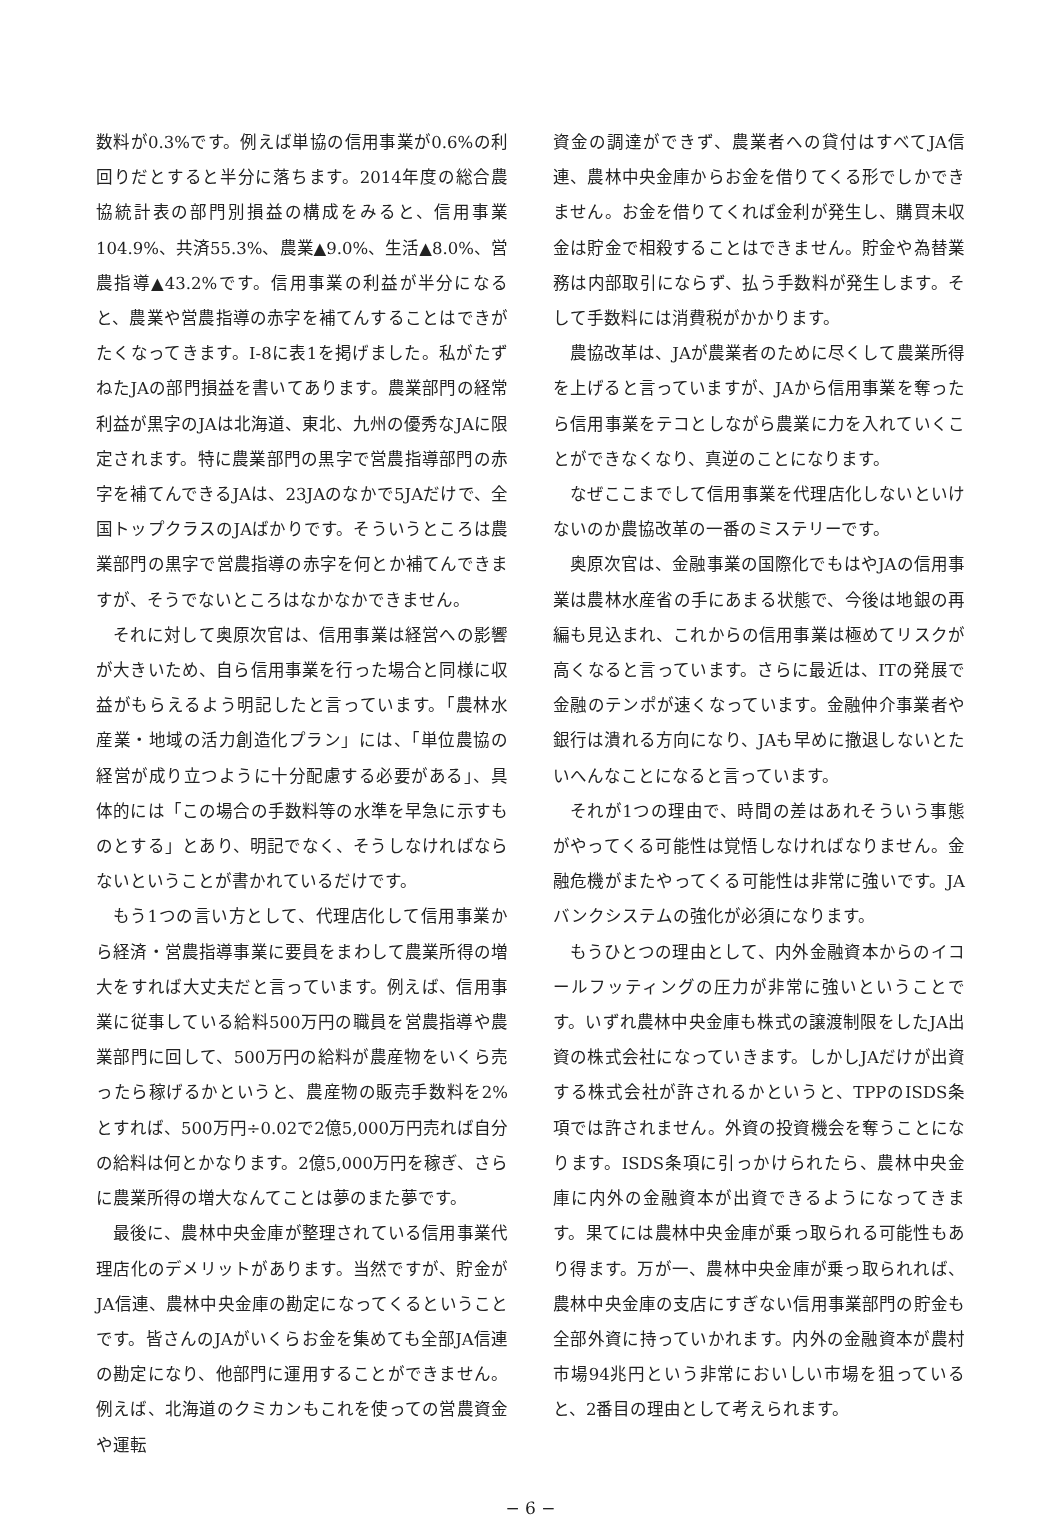数料が0.3%です。例えば単協の信用事業が0.6%の利回りだとすると半分に落ちます。2014年度の総合農協統計表の部門別損益の構成をみると、信用事業104.9%、共済55.3%、農業▲9.0%、生活▲8.0%、営農指導▲43.2%です。信用事業の利益が半分になると、農業や営農指導の赤字を補てんすることはできがたくなってきます。I-8に表1を掲げました。私がたずねたJAの部門損益を書いてあります。農業部門の経常利益が黒字のJAは北海道、東北、九州の優秀なJAに限定されます。特に農業部門の黒字で営農指導部門の赤字を補てんできるJAは、23JAのなかで5JAだけで、全国トップクラスのJAばかりです。そういうところは農業部門の黒字で営農指導の赤字を何とか補てんできますが、そうでないところはなかなかできません。
それに対して奥原次官は、信用事業は経営への影響が大きいため、自ら信用事業を行った場合と同様に収益がもらえるよう明記したと言っています。「農林水産業・地域の活力創造化プラン」には、「単位農協の経営が成り立つように十分配慮する必要がある」、具体的には「この場合の手数料等の水準を早急に示すものとする」とあり、明記でなく、そうしなければならないということが書かれているだけです。
もう1つの言い方として、代理店化して信用事業から経済・営農指導事業に要員をまわして農業所得の増大をすれば大丈夫だと言っています。例えば、信用事業に従事している給料500万円の職員を営農指導や農業部門に回して、500万円の給料が農産物をいくら売ったら稼げるかというと、農産物の販売手数料を2%とすれば、500万円÷0.02で2億5,000万円売れば自分の給料は何とかなります。2億5,000万円を稼ぎ、さらに農業所得の増大なんてことは夢のまた夢です。
最後に、農林中央金庫が整理されている信用事業代理店化のデメリットがあります。当然ですが、貯金がJA信連、農林中央金庫の勘定になってくるということです。皆さんのJAがいくらお金を集めても全部JA信連の勘定になり、他部門に運用することができません。例えば、北海道のクミカンもこれを使っての営農資金や運転
資金の調達ができず、農業者への貸付はすべてJA信連、農林中央金庫からお金を借りてくる形でしかできません。お金を借りてくれば金利が発生し、購買未収金は貯金で相殺することはできません。貯金や為替業務は内部取引にならず、払う手数料が発生します。そして手数料には消費税がかかります。
農協改革は、JAが農業者のために尽くして農業所得を上げると言っていますが、JAから信用事業を奪ったら信用事業をテコとしながら農業に力を入れていくことができなくなり、真逆のことになります。
なぜここまでして信用事業を代理店化しないといけないのか農協改革の一番のミステリーです。
奥原次官は、金融事業の国際化でもはやJAの信用事業は農林水産省の手にあまる状態で、今後は地銀の再編も見込まれ、これからの信用事業は極めてリスクが高くなると言っています。さらに最近は、ITの発展で金融のテンポが速くなっています。金融仲介事業者や銀行は潰れる方向になり、JAも早めに撤退しないとたいへんなことになると言っています。
それが1つの理由で、時間の差はあれそういう事態がやってくる可能性は覚悟しなければなりません。金融危機がまたやってくる可能性は非常に強いです。JAバンクシステムの強化が必須になります。
もうひとつの理由として、内外金融資本からのイコールフッティングの圧力が非常に強いということです。いずれ農林中央金庫も株式の譲渡制限をしたJA出資の株式会社になっていきます。しかしJAだけが出資する株式会社が許されるかというと、TPPのISDS条項では許されません。外資の投資機会を奪うことになります。ISDS条項に引っかけられたら、農林中央金庫に内外の金融資本が出資できるようになってきます。果てには農林中央金庫が乗っ取られる可能性もあり得ます。万が一、農林中央金庫が乗っ取られれば、農林中央金庫の支店にすぎない信用事業部門の貯金も全部外資に持っていかれます。内外の金融資本が農村市場94兆円という非常においしい市場を狙っていると、2番目の理由として考えられます。
− 6 −